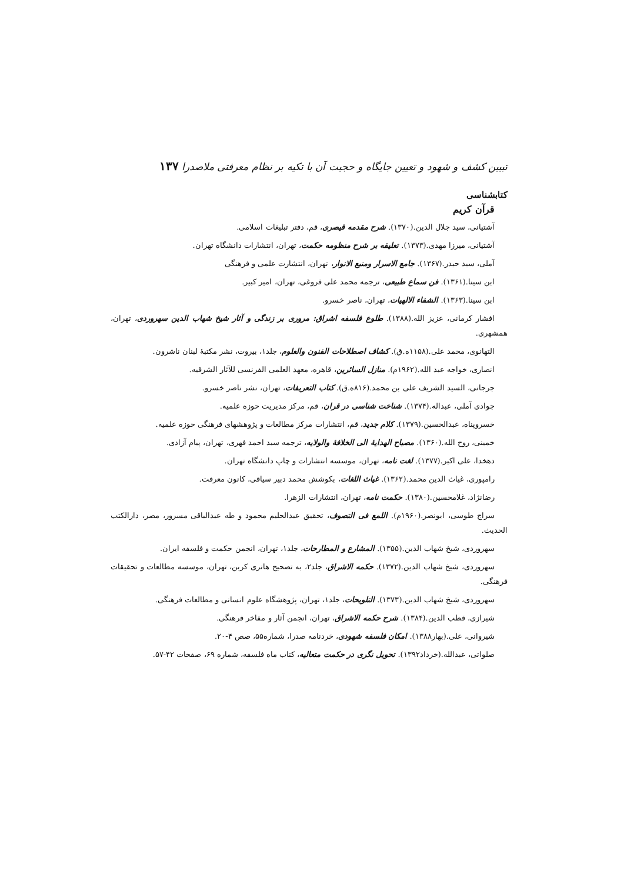تبیین کشف و شهود و تعیین جایگاه و حجیت آن با تکیه بر نظام معرفتی ملاصدرا ۱۳۷
کتابشناسی
قرآن کریم
آشتیانی، سید جلال الدین.(۱۳۷۰). شرح مقدمه قیصری، قم، دفتر تبلیغات اسلامی.
آشتیانی، میرزا مهدی.(۱۳۷۳). تعلیقه بر شرح منظومه حکمت، تهران، انتشارات دانشگاه تهران.
آملی، سید حیدر.(۱۳۶۷). جامع الاسرار ومنبع الانوار، تهران، انتشارت علمی و فرهنگی
ابن سینا.(۱۳۶۱). فن سماع طبیعی، ترجمه محمد علی فروغی، تهران، امیر کبیر.
ابن سینا.(۱۳۶۳). الشفاء الالهیات، تهران، ناصر خسرو.
افشار کرمانی، عزیز الله.(۱۳۸۸). طلوع فلسفه اشراق: مروری بر زندگی و آثار شیخ شهاب الدین سهروردی، تهران، همشهری.
التهانوی، محمد علی.(۱۱۵۸ه.ق). کشاف اصطلاحات الفنون والعلوم، جلد۱، بیروت، نشر مکتبهٔ لبنان ناشرون.
انصاری، خواجه عبد الله.(۱۹۶۲م). منازل السائرین، قاهره، معهد العلمی الفرنسی للآثار الشرقیه.
جرجانی، السید الشریف علی بن محمد.(۸۱۶ه.ق). کتاب التعریفات، تهران، نشر ناصر خسرو.
جوادی آملی، عبداله.(۱۳۷۴). شناخت شناسی در قران، قم، مرکز مدیریت حوزه علمیه.
خسروپناه، عبدالحسین.(۱۳۷۹). کلام جدید، قم، انتشارات مرکز مطالعات و پژوهشهای فرهنگی حوزه علمیه.
خمینی، روح الله.(۱۳۶۰). مصباح الهدایهٔ الی الخلافهٔ والولایه، ترجمه سید احمد فهری، تهران، پیام آزادی.
دهخدا، علی اکبر.(۱۳۷۷). لغت نامه، تهران، موسسه انتشارات و چاپ دانشگاه تهران.
رامپوری، غیاث الدین محمد.(۱۳۶۲). غیاث اللغات، بکوشش محمد دبیر سیاقی، کانون معرفت.
رضانژاد، غلامحسین.(۱۳۸۰). حکمت نامه، تهران، انتشارات الزهرا.
سراج طوسی، ابونصر.(۱۹۶۰م). اللمع فی التصوف، تحقیق عبدالحلیم محمود و طه عبدالباقی مسرور، مصر، دارالکتب الحدیث.
سهروردی، شیخ شهاب الدین.(۱۳۵۵). المشارع و المطارحات، جلد۱، تهران، انجمن حکمت و فلسفه ایران.
سهروردی، شیخ شهاب الدین.(۱۳۷۲). حکمه الاشراق، جلد۲، به تصحیح هانری کربن، تهران، موسسه مطالعات و تحقیقات فرهنگی.
سهروردی، شیخ شهاب الدین.(۱۳۷۳). التلویحات، جلد۱، تهران، پژوهشگاه علوم انسانی و مطالعات فرهنگی.
شیرازی، قطب الدین.(۱۳۸۴). شرح حکمه الاشراق، تهران، انجمن آثار و مفاخر فرهنگی.
شیروانی، علی.(بهار۱۳۸۸). امکان فلسفه شهودی، خردنامه صدرا، شماره۵۵، صص ۴-۲۰.
صلواتی، عبدالله.(خرداد۱۳۹۲). تحویل نگری در حکمت متعالیه، کتاب ماه فلسفه، شماره ۶۹، صفحات ۴۲-۵۷.